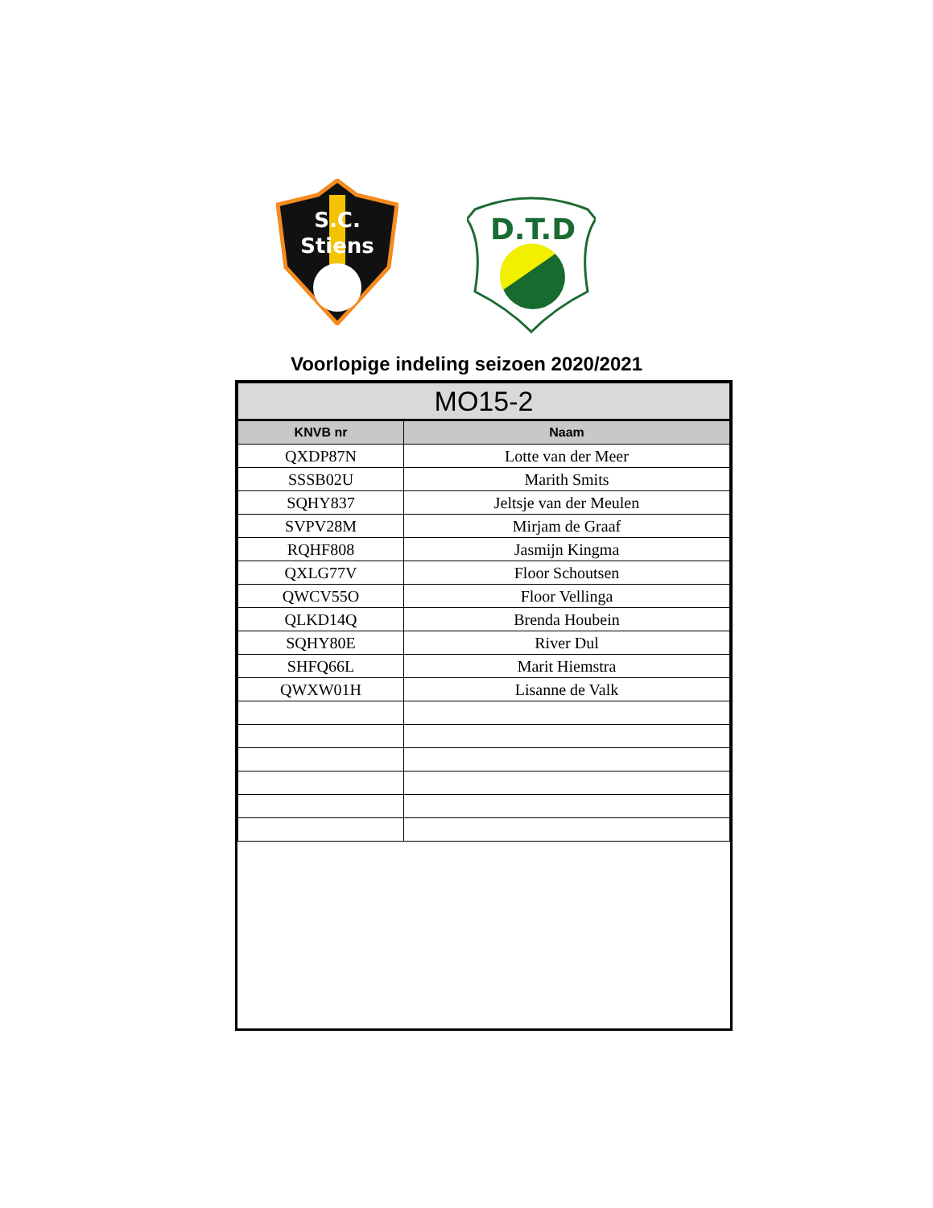S.C.
Stiens
D.T.D
Voorlopige indeling seizoen 2020/2021
| MO15-2 | |
| KNVB nr | Naam |
| QXDP87N | Lotte van der Meer |
| SSSB02U | Marith Smits |
| SQHY837 | Jeltsje van der Meulen |
| SVPV28M | Mirjam de Graaf |
| RQHF808 | Jasmijn Kingma |
| QXLG77V | Floor Schoutsen |
| QWCV55O | Floor Vellinga |
| QLKD14Q | Brenda Houbein |
| SQHY80E | River Dul |
| SHFQ66L | Marit Hiemstra |
| QWXW01H | Lisanne de Valk |